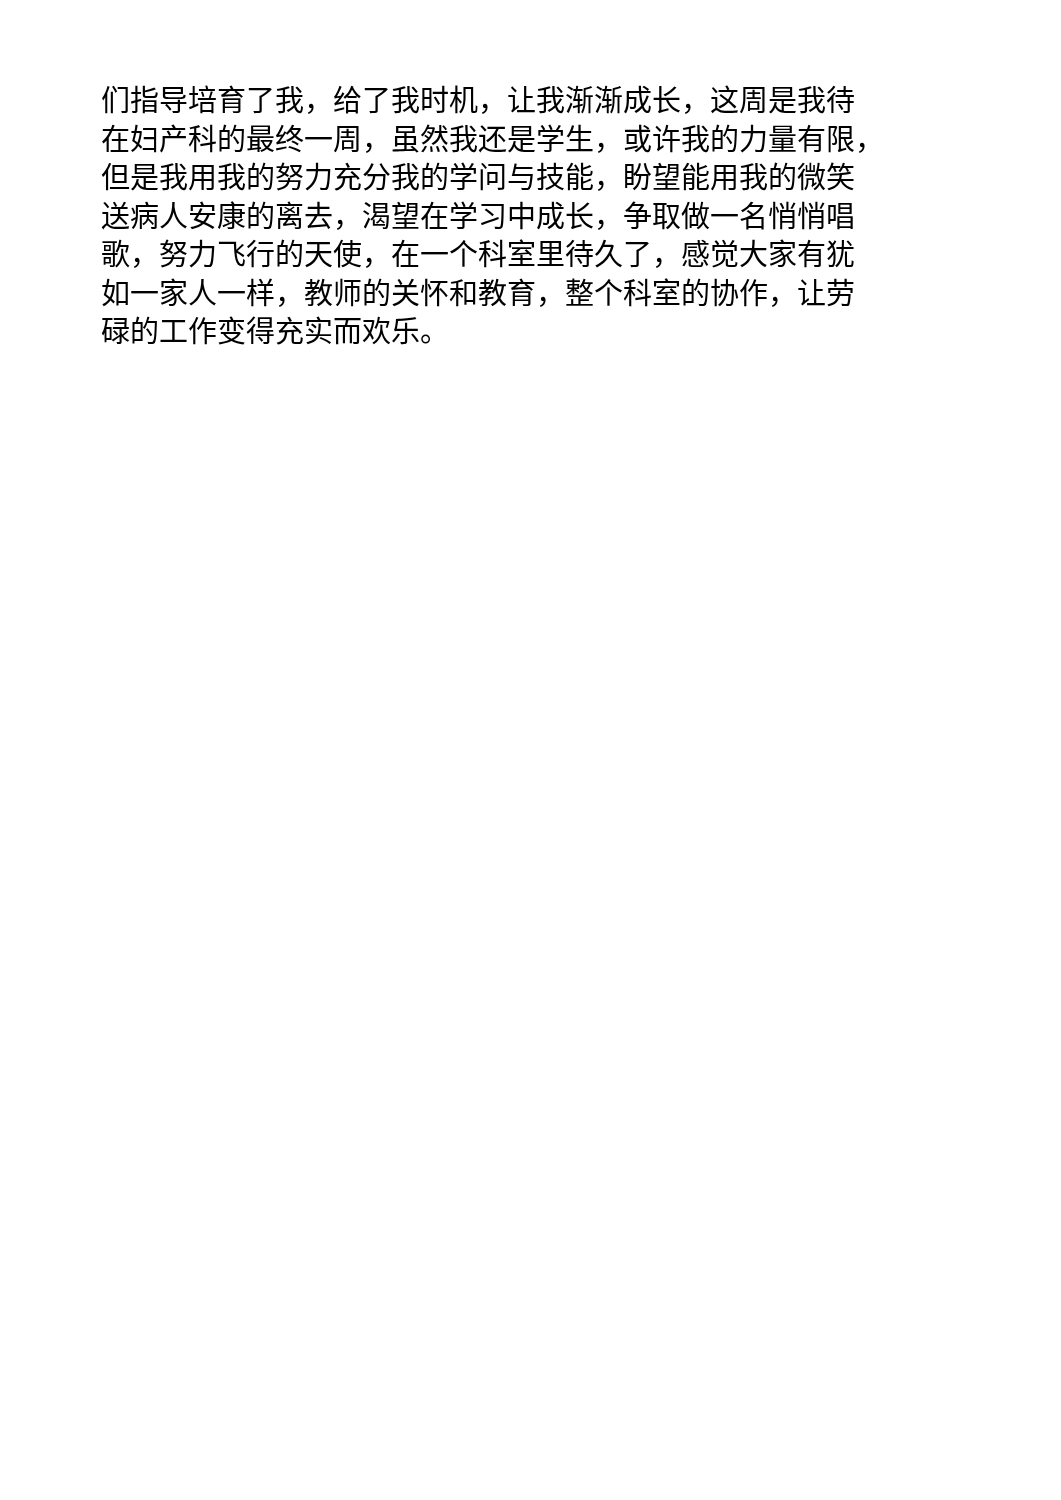们指导培育了我，给了我时机，让我渐渐成长，这周是我待
在妇产科的最终一周，虽然我还是学生，或许我的力量有限，
但是我用我的努力充分我的学问与技能，盼望能用我的微笑
送病人安康的离去，渴望在学习中成长，争取做一名悄悄唱
歌，努力飞行的天使，在一个科室里待久了，感觉大家有犹
如一家人一样，教师的关怀和教育，整个科室的协作，让劳
碌的工作变得充实而欢乐。